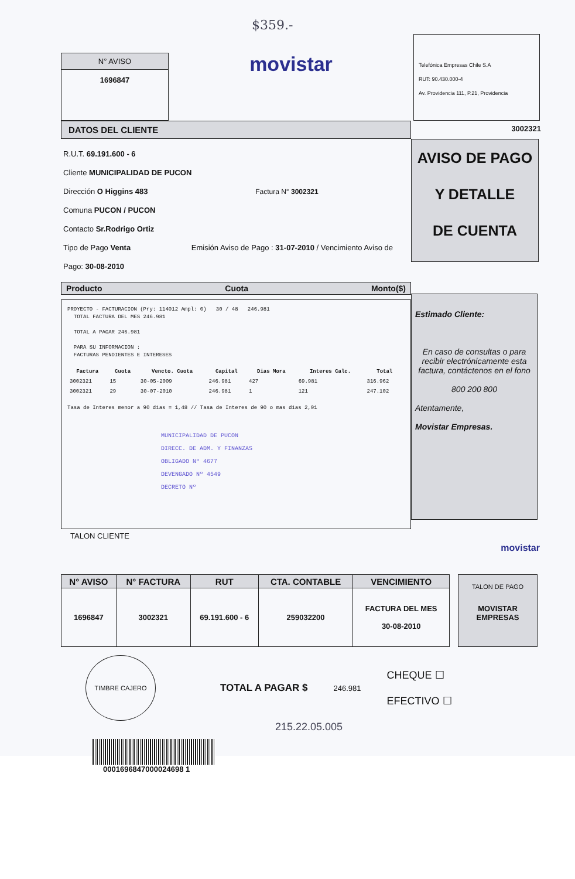$359.-
N° AVISO
1696847
movistar
Telefónica Empresas Chile S.A
RUT: 90.430.000-4
Av. Providencia 111, P.21, Providencia
DATOS DEL CLIENTE
3002321
R.U.T. 69.191.600 - 6
Cliente MUNICIPALIDAD DE PUCON
Dirección O Higgins 483 Factura N° 3002321
Comuna PUCON / PUCON
Contacto Sr.Rodrigo Ortiz
Tipo de Pago Venta Emisión Aviso de Pago : 31-07-2010 / Vencimiento Aviso de Pago: 30-08-2010
AVISO DE PAGO
Y DETALLE
DE CUENTA
Producto Cuota Monto($)
PROYECTO - FACTURACION (Pry: 114012 Ampl: 0) 30 / 48 246.981
TOTAL FACTURA DEL MES 246.981
TOTAL A PAGAR 246.981
PARA SU INFORMACION :
FACTURAS PENDIENTES E INTERESES
| Factura | Cuota | Vencto. Cuota | Capital | Dias Mora | Interes Calc. | Total |
| --- | --- | --- | --- | --- | --- | --- |
| 3002321 | 15 | 30-05-2009 | 246.981 | 427 | 69.981 | 316.962 |
| 3002321 | 29 | 30-07-2010 | 246.981 | 1 | 121 | 247.102 |
Tasa de Interes menor a 90 dias = 1,48 // Tasa de Interes de 90 o mas dias 2,01
MUNICIPALIDAD DE PUCON
DIRECC. DE ADM. Y FINANZAS
OBLIGADO Nº 4677
DEVENGADO Nº 4549
DECRETO Nº
TALON CLIENTE
Estimado Cliente:
En caso de consultas o para recibir electrónicamente esta factura, contáctenos en el fono
800 200 800
Atentamente,
Movistar Empresas.
movistar
| N° AVISO | N° FACTURA | RUT | CTA. CONTABLE | VENCIMIENTO |
| --- | --- | --- | --- | --- |
| 1696847 | 3002321 | 69.191.600 - 6 | 259032200 | FACTURA DEL MES 30-08-2010 |
TALON DE PAGO
MOVISTAR
EMPRESAS
TIMBRE CAJERO
TOTAL A PAGAR $
246.981
CHEQUE ☐
EFECTIVO ☐
215.22.05.005
0001696847000024698 1